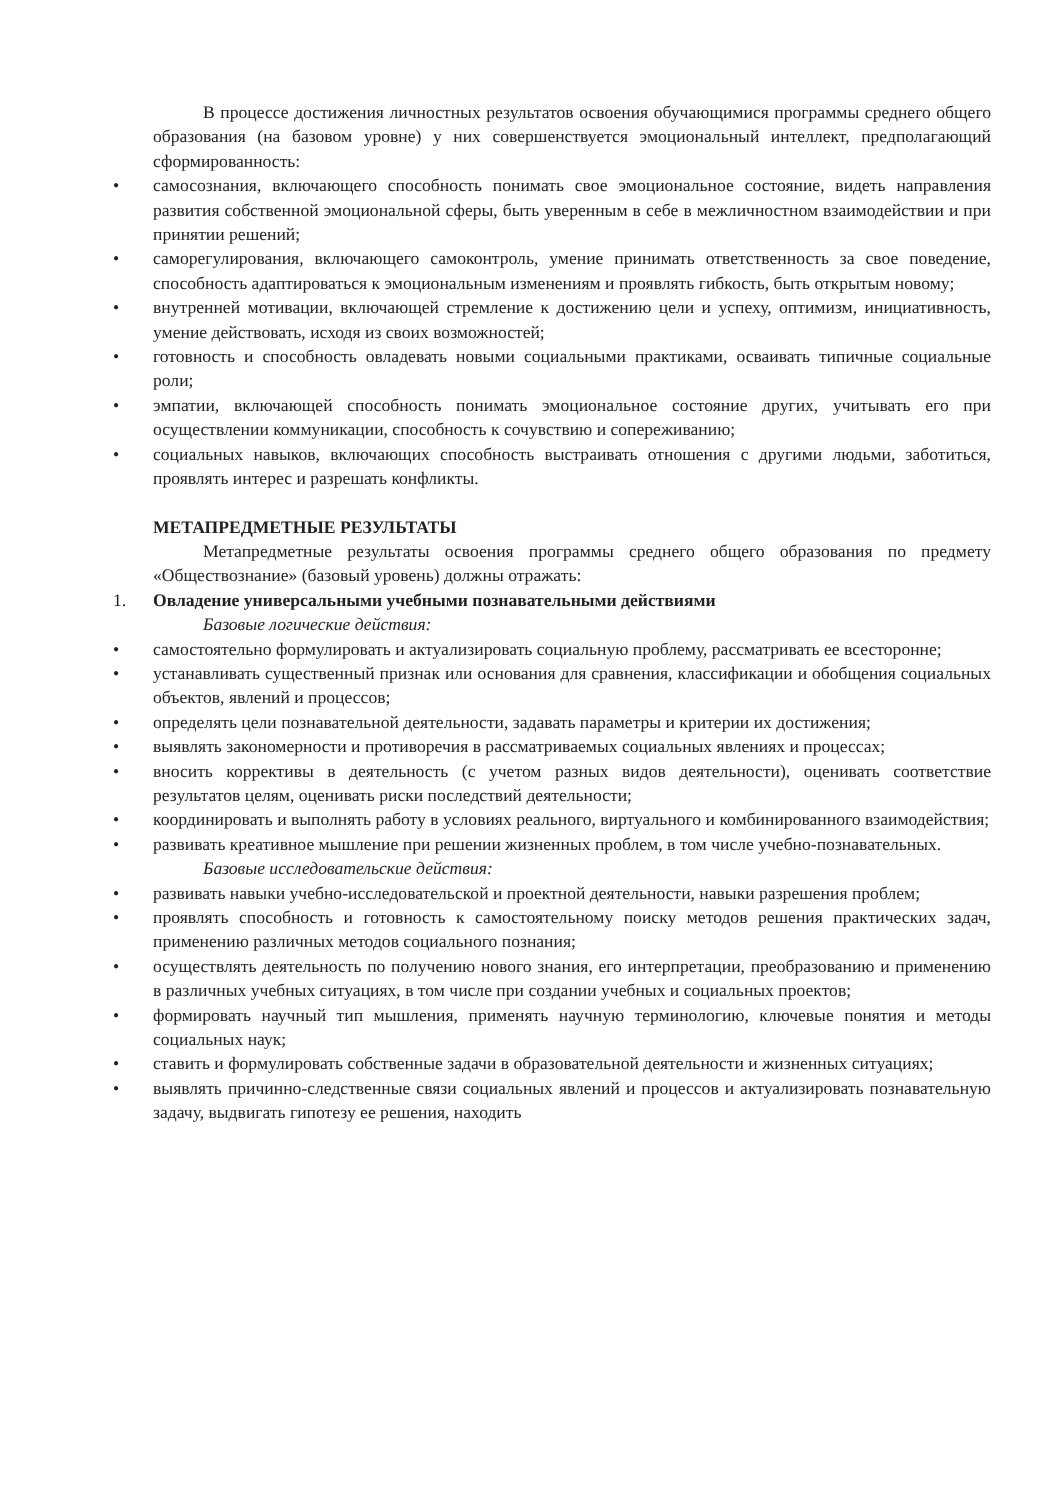В процессе достижения личностных результатов освоения обучающимися программы среднего общего образования (на базовом уровне) у них совершенствуется эмоциональный интеллект, предполагающий сформированность:
• самосознания, включающего способность понимать свое эмоциональное состояние, видеть направления развития собственной эмоциональной сферы, быть уверенным в себе в межличностном взаимодействии и при принятии решений;
• саморегулирования, включающего самоконтроль, умение принимать ответственность за свое поведение, способность адаптироваться к эмоциональным изменениям и проявлять гибкость, быть открытым новому;
• внутренней мотивации, включающей стремление к достижению цели и успеху, оптимизм, инициативность, умение действовать, исходя из своих возможностей;
• готовность и способность овладевать новыми социальными практиками, осваивать типичные социальные роли;
• эмпатии, включающей способность понимать эмоциональное состояние других, учитывать его при осуществлении коммуникации, способность к сочувствию и сопереживанию;
• социальных навыков, включающих способность выстраивать отношения с другими людьми, заботиться, проявлять интерес и разрешать конфликты.
МЕТАПРЕДМЕТНЫЕ РЕЗУЛЬТАТЫ
Метапредметные результаты освоения программы среднего общего образования по предмету «Обществознание» (базовый уровень) должны отражать:
1. Овладение универсальными учебными познавательными действиями
Базовые логические действия:
• самостоятельно формулировать и актуализировать социальную проблему, рассматривать ее всесторонне;
• устанавливать существенный признак или основания для сравнения, классификации и обобщения социальных объектов, явлений и процессов;
• определять цели познавательной деятельности, задавать параметры и критерии их достижения;
• выявлять закономерности и противоречия в рассматриваемых социальных явлениях и процессах;
• вносить коррективы в деятельность (с учетом разных видов деятельности), оценивать соответствие результатов целям, оценивать риски последствий деятельности;
• координировать и выполнять работу в условиях реального, виртуального и комбинированного взаимодействия;
• развивать креативное мышление при решении жизненных проблем, в том числе учебно-познавательных.
Базовые исследовательские действия:
• развивать навыки учебно-исследовательской и проектной деятельности, навыки разрешения проблем;
• проявлять способность и готовность к самостоятельному поиску методов решения практических задач, применению различных методов социального познания;
• осуществлять деятельность по получению нового знания, его интерпретации, преобразованию и применению в различных учебных ситуациях, в том числе при создании учебных и социальных проектов;
• формировать научный тип мышления, применять научную терминологию, ключевые понятия и методы социальных наук;
• ставить и формулировать собственные задачи в образовательной деятельности и жизненных ситуациях;
• выявлять причинно-следственные связи социальных явлений и процессов и актуализировать познавательную задачу, выдвигать гипотезу ее решения, находить